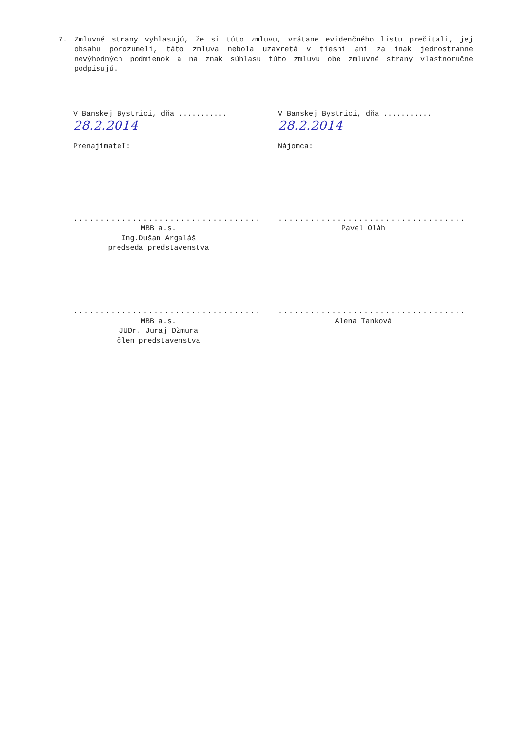7. Zmluvné strany vyhlasujú, že si túto zmluvu, vrátane evidenčného listu prečítali, jej obsahu porozumeli, táto zmluva nebola uzavretá v tiesni ani za inak jednostranne nevýhodných podmienok a na znak súhlasu túto zmluvu obe zmluvné strany vlastnoručne podpisujú.
V Banskej Bystrici, dňa ........... 28.2.2014
Prenajímateľ:
...................................
MBB a.s.
Ing.Dušan Argaláš
predseda predstavenstva
...................................
MBB a.s.
JUDr. Juraj Džmura
člen predstavenstva
V Banskej Bystrici, dňa ........... 28.2.2014
Nájomca:
...................................
Pavel Oláh
...................................
Alena Tanková